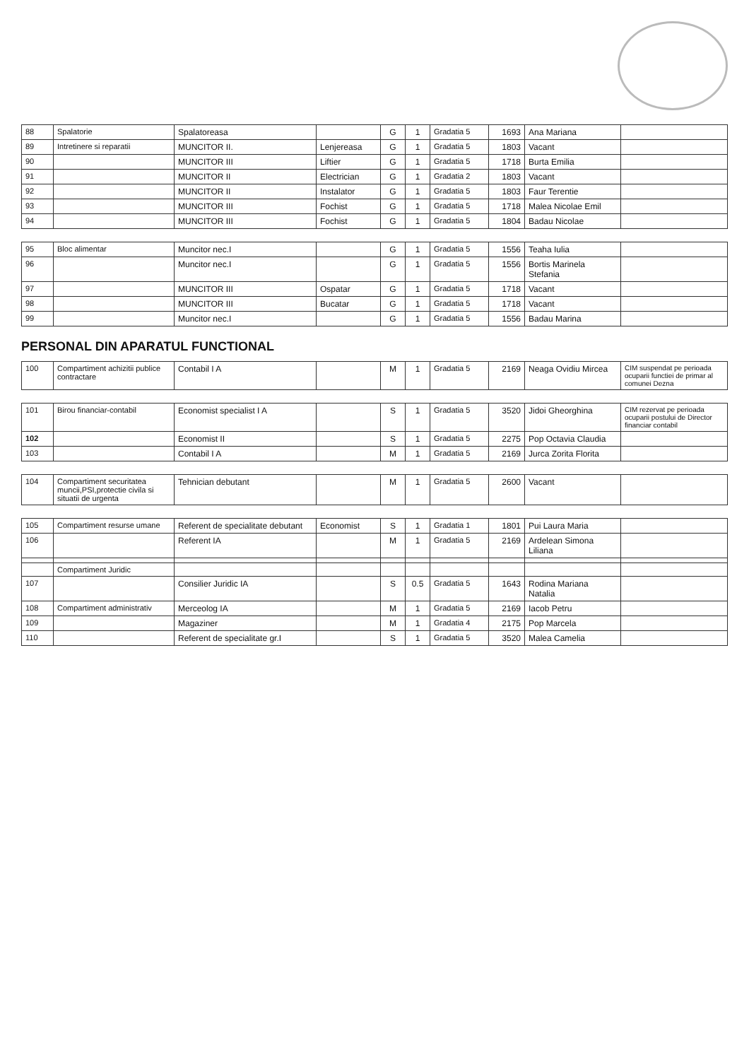| 88 | Spalatorie | Spalatoreasa | | G | 1 | Gradatia 5 | 1693 | Ana Mariana | |
| 89 | Intretinere si reparatii | MUNCITOR II. | Lenjereasa | G | 1 | Gradatia 5 | 1803 | Vacant | |
| 90 | | MUNCITOR III | Liftier | G | 1 | Gradatia 5 | 1718 | Burta Emilia | |
| 91 | | MUNCITOR II | Electrician | G | 1 | Gradatia 2 | 1803 | Vacant | |
| 92 | | MUNCITOR II | Instalator | G | 1 | Gradatia 5 | 1803 | Faur Terentie | |
| 93 | | MUNCITOR III | Fochist | G | 1 | Gradatia 5 | 1718 | Malea Nicolae Emil | |
| 94 | | MUNCITOR III | Fochist | G | 1 | Gradatia 5 | 1804 | Badau Nicolae | |
| 95 | Bloc alimentar | Muncitor nec.I | | G | 1 | Gradatia 5 | 1556 | Teaha Iulia | |
| 96 | | Muncitor nec.I | | G | 1 | Gradatia 5 | 1556 | Bortis Marinela Stefania | |
| 97 | | MUNCITOR III | Ospatar | G | 1 | Gradatia 5 | 1718 | Vacant | |
| 98 | | MUNCITOR III | Bucatar | G | 1 | Gradatia 5 | 1718 | Vacant | |
| 99 | | Muncitor nec.I | | G | 1 | Gradatia 5 | 1556 | Badau Marina | |
PERSONAL DIN APARATUL FUNCTIONAL
| 100 | Compartiment achizitii publice contractare | Contabil I A | | M | 1 | Gradatia 5 | 2169 | Neaga Ovidiu Mircea | CIM suspendat pe perioada ocuparii functiei de primar al comunei Dezna |
| 101 | Birou financiar-contabil | Economist specialist I A | | S | 1 | Gradatia 5 | 3520 | Jidoi Gheorghina | CIM rezervat pe perioada ocuparii postului de Director financiar contabil |
| 102 | | Economist II | | S | 1 | Gradatia 5 | 2275 | Pop Octavia Claudia | |
| 103 | | Contabil I A | | M | 1 | Gradatia 5 | 2169 | Jurca Zorita Florita | |
| 104 | Compartiment securitatea muncii,PSI,protectie civila si situatii de urgenta | Tehnician debutant | | M | 1 | Gradatia 5 | 2600 | Vacant | |
| 105 | Compartiment resurse umane | Referent de specialitate debutant | Economist | S | 1 | Gradatia 1 | 1801 | Pui Laura Maria | |
| 106 | | Referent IA | | M | 1 | Gradatia 5 | 2169 | Ardelean Simona Liliana | |
| | Compartiment Juridic | | | | | | | | |
| 107 | | Consilier Juridic IA | | S | 0.5 | Gradatia 5 | 1643 | Rodina Mariana Natalia | |
| 108 | Compartiment administrativ | Merceolog IA | | M | 1 | Gradatia 5 | 2169 | Iacob Petru | |
| 109 | | Magaziner | | M | 1 | Gradatia 4 | 2175 | Pop Marcela | |
| 110 | | Referent de specialitate gr.I | | S | 1 | Gradatia 5 | 3520 | Malea Camelia | |